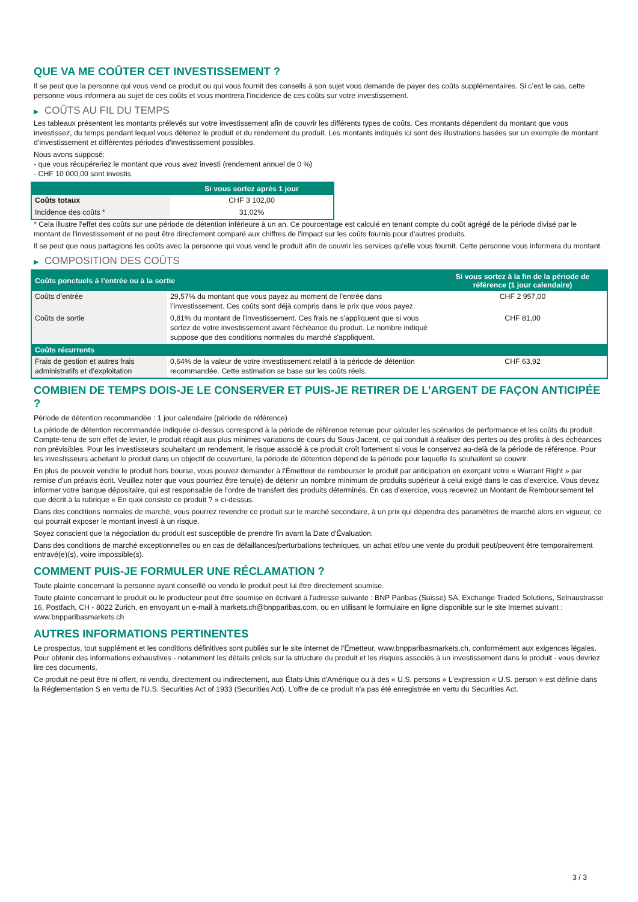QUE VA ME COÛTER CET INVESTISSEMENT ?
Il se peut que la personne qui vous vend ce produit ou qui vous fournit des conseils à son sujet vous demande de payer des coûts supplémentaires. Si c’est le cas, cette personne vous informera au sujet de ces coûts et vous montrera l’incidence de ces coûts sur votre investissement.
▶ COÛTS AU FIL DU TEMPS
Les tableaux présentent les montants prélevés sur votre investissement afin de couvrir les différents types de coûts. Ces montants dépendent du montant que vous investissez, du temps pendant lequel vous détenez le produit et du rendement du produit. Les montants indiqués ici sont des illustrations basées sur un exemple de montant d’investissement et différentes périodes d’investissement possibles.
Nous avons supposé:
- que vous récupéreriez le montant que vous avez investi (rendement annuel de 0 %)
- CHF 10 000,00 sont investis
| | Si vous sortez après 1 jour |
| --- | --- |
| Coûts totaux | CHF 3 102,00 |
| Incidence des coûts * | 31,02% |
* Cela illustre l'effet des coûts sur une période de détention inférieure à un an. Ce pourcentage est calculé en tenant compte du coût agrégé de la période divisé par le montant de l'investissement et ne peut être directement comparé aux chiffres de l'impact sur les coûts fournis pour d'autres produits.
Il se peut que nous partagions les coûts avec la personne qui vous vend le produit afin de couvrir les services qu’elle vous fournit. Cette personne vous informera du montant.
▶ COMPOSITION DES COÛTS
| Coûts ponctuels à l’entrée ou à la sortie | | Si vous sortez à la fin de la période de référence (1 jour calendaire) |
| --- | --- | --- |
| Coûts d'entrée | 29,57% du montant que vous payez au moment de l’entrée dans l’investissement. Ces coûts sont déjà compris dans le prix que vous payez. | CHF 2 957,00 |
| Coûts de sortie | 0,81% du montant de l'investissement. Ces frais ne s'appliquent que si vous sortez de votre investissement avant l'échéance du produit. Le nombre indiqué suppose que des conditions normales du marché s'appliquent. | CHF 81,00 |
| Coûts récurrents | | |
| Frais de gestion et autres frais administratifs et d’exploitation | 0,64% de la valeur de votre investissement relatif à la période de détention recommandée. Cette estimation se base sur les coûts réels. | CHF 63,92 |
COMBIEN DE TEMPS DOIS-JE LE CONSERVER ET PUIS-JE RETIRER DE L’ARGENT DE FAÇON ANTICIPÉE ?
Période de détention recommandée : 1 jour calendaire (période de référence)
La période de détention recommandée indiquée ci-dessus correspond à la période de référence retenue pour calculer les scénarios de performance et les coûts du produit. Compte-tenu de son effet de levier, le produit réagit aux plus minimes variations de cours du Sous-Jacent, ce qui conduit à réaliser des pertes ou des profits à des échéances non prévisibles. Pour les investisseurs souhaitant un rendement, le risque associé à ce produit croît fortement si vous le conservez au-delà de la période de référence. Pour les investisseurs achetant le produit dans un objectif de couverture, la période de détention dépend de la période pour laquelle ils souhaitent se couvrir.
En plus de pouvoir vendre le produit hors bourse, vous pouvez demander à l'Émetteur de rembourser le produit par anticipation en exerçant votre « Warrant Right » par remise d'un préavis écrit. Veuillez noter que vous pourriez être tenu(e) de détenir un nombre minimum de produits supérieur à celui exigé dans le cas d'exercice. Vous devez informer votre banque dépositaire, qui est responsable de l'ordre de transfert des produits déterminés. En cas d'exercice, vous recevrez un Montant de Remboursement tel que décrit à la rubrique « En quoi consiste ce produit ? » ci-dessus.
Dans des conditions normales de marché, vous pourrez revendre ce produit sur le marché secondaire, à un prix qui dépendra des paramètres de marché alors en vigueur, ce qui pourrait exposer le montant investi à un risque.
Soyez conscient que la négociation du produit est susceptible de prendre fin avant la Date d'Évaluation.
Dans des conditions de marché exceptionnelles ou en cas de défaillances/perturbations techniques, un achat et/ou une vente du produit peut/peuvent être temporairement entravé(e)(s), voire impossible(s).
COMMENT PUIS-JE FORMULER UNE RÉCLAMATION ?
Toute plainte concernant la personne ayant conseillé ou vendu le produit peut lui être directement soumise.
Toute plainte concernant le produit ou le producteur peut être soumise en écrivant à l'adresse suivante : BNP Paribas (Suisse) SA, Exchange Traded Solutions, Selnaustrasse 16, Postfach, CH - 8022 Zurich, en envoyant un e-mail à markets.ch@bnpparibas.com, ou en utilisant le formulaire en ligne disponible sur le site Internet suivant : www.bnpparibasmarkets.ch
AUTRES INFORMATIONS PERTINENTES
Le prospectus, tout supplément et les conditions définitives sont publiés sur le site internet de l'Émetteur, www.bnpparibasmarkets.ch, conformément aux exigences légales. Pour obtenir des informations exhaustives - notamment les détails précis sur la structure du produit et les risques associés à un investissement dans le produit - vous devriez lire ces documents.
Ce produit ne peut être ni offert, ni vendu, directement ou indirectement, aux États-Unis d'Amérique ou à des « U.S. persons » L'expression « U.S. person » est définie dans la Réglementation S en vertu de l'U.S. Securities Act of 1933 (Securities Act). L'offre de ce produit n'a pas été enregistrée en vertu du Securities Act.
3 / 3